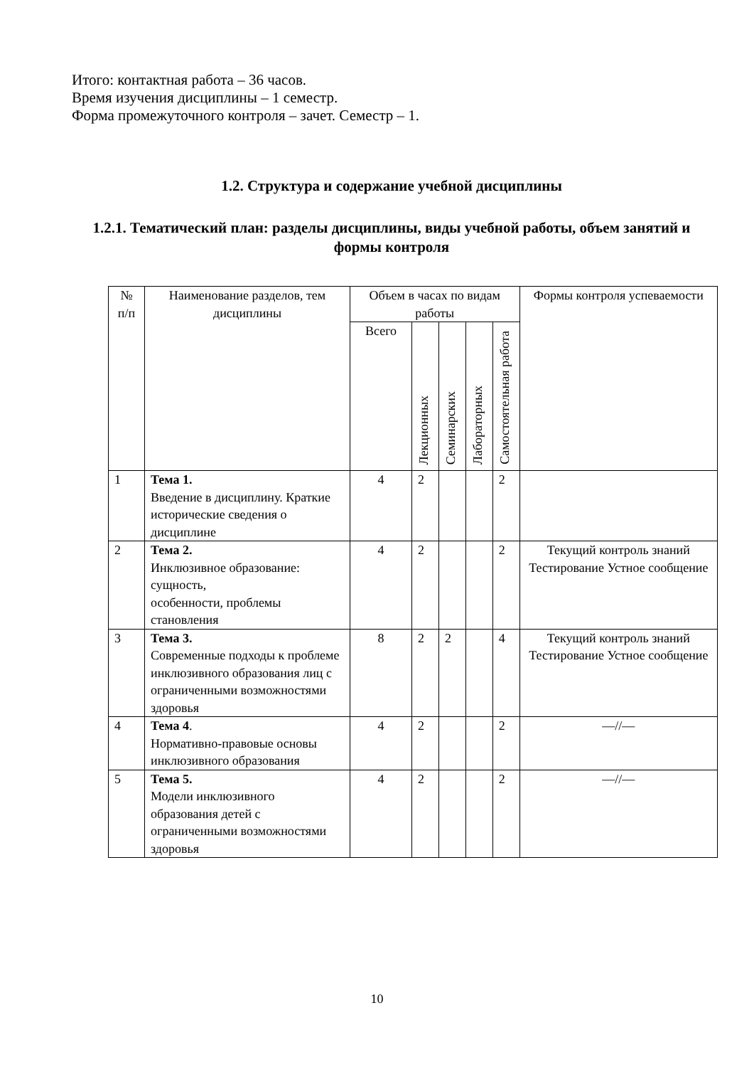Итого: контактная работа – 36 часов.
Время изучения дисциплины – 1 семестр.
Форма промежуточного контроля – зачет. Семестр – 1.
1.2. Структура и содержание учебной дисциплины
1.2.1. Тематический план: разделы дисциплины, виды учебной работы, объем занятий и формы контроля
| № п/п | Наименование разделов, тем дисциплины | Объем в часах по видам работы | | | | | Формы контроля успеваемости |
| --- | --- | --- | --- | --- | --- | --- | --- |
| | | Всего | Лекционных | Семинарских | Лабораторных | Самостоятельная работа | |
| 1 | Тема 1. Введение в дисциплину. Краткие исторические сведения о дисциплине | 4 | 2 | | | 2 | |
| 2 | Тема 2. Инклюзивное образование: сущность, особенности, проблемы становления | 4 | 2 | | | 2 | Текущий контроль знаний Тестирование Устное сообщение |
| 3 | Тема 3. Современные подходы к проблеме инклюзивного образования лиц с ограниченными возможностями здоровья | 8 | 2 | 2 | | 4 | Текущий контроль знаний Тестирование Устное сообщение |
| 4 | Тема 4 . Нормативно-правовые основы инклюзивного образования | 4 | 2 | | | 2 | —//— |
| 5 | Тема 5. Модели инклюзивного образования детей с ограниченными возможностями здоровья | 4 | 2 | | | 2 | —//— |
10